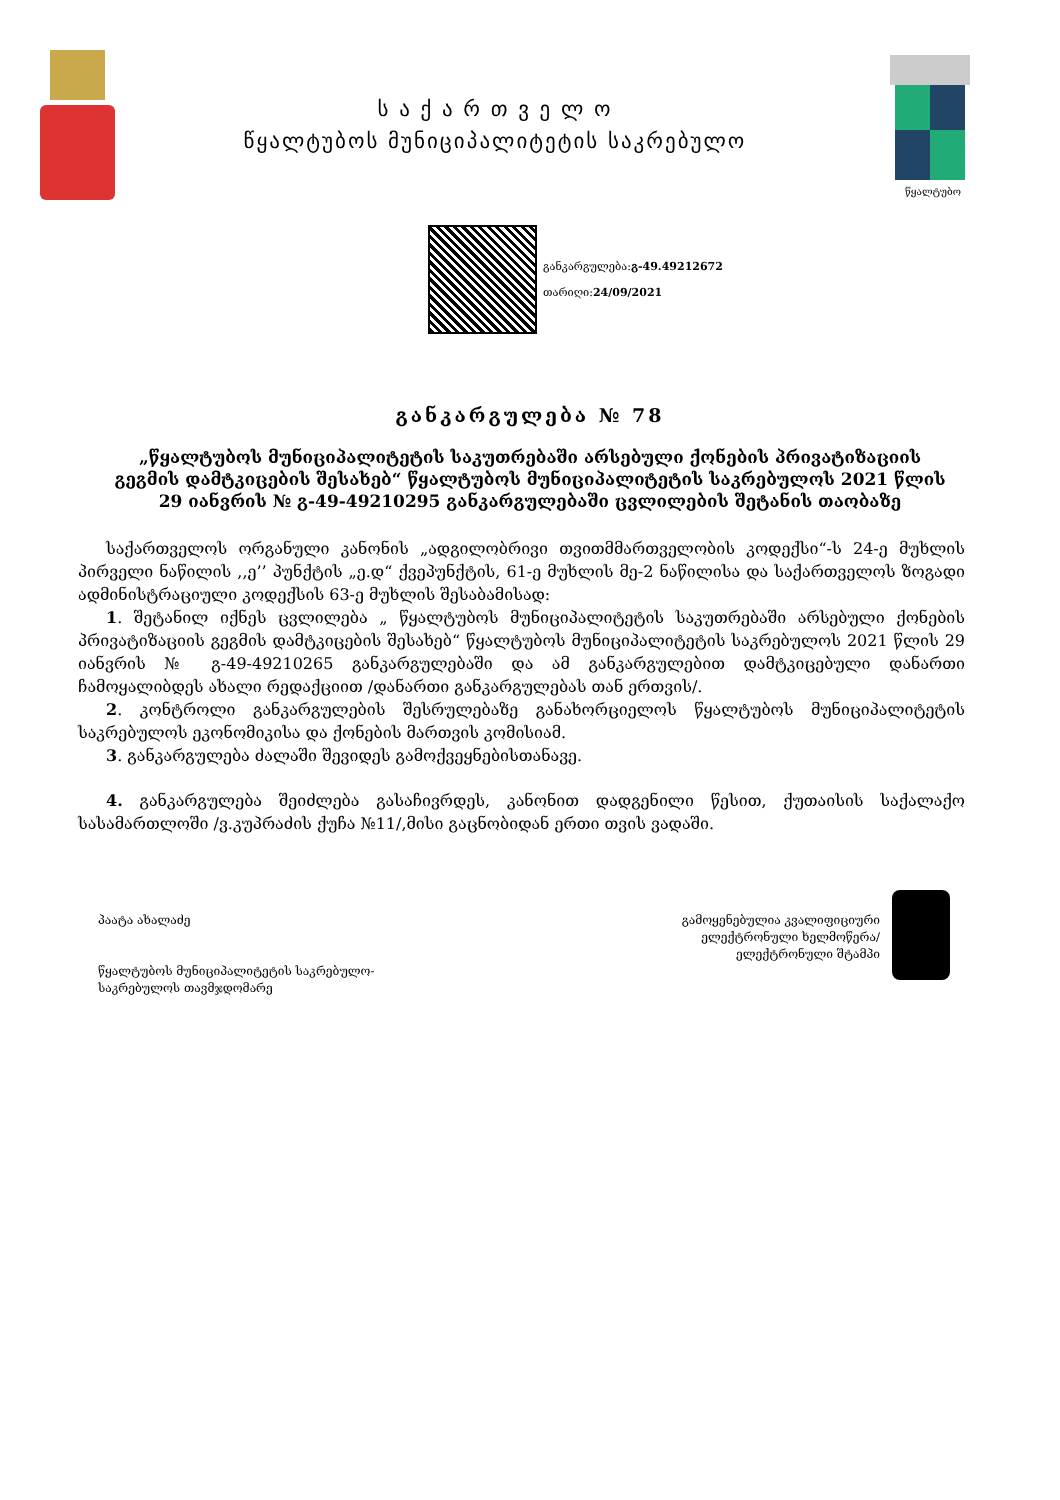ს ა ქ ა რ თ ვ ე ლ ო
წყალტუბოს მუნიციპალიტეტის საკრებულო
წყალტუბო
განკარგულება:გ-49.49212672
თარიღი:24/09/2021
განკარგულება № 78
„წყალტუბოს მუნიციპალიტეტის საკუთრებაში არსებული ქონების პრივატიზაციის გეგმის დამტკიცების შესახებ“ წყალტუბოს მუნიციპალიტეტის საკრებულოს 2021 წლის 29 იანვრის № გ-49-49210295 განკარგულებაში ცვლილების შეტანის თაობაზე
საქართველოს ორგანული კანონის „ადგილობრივი თვითმმართველობის კოდექსი“-ს 24-ე მუხლის პირველი ნაწილის ,,ე’’ პუნქტის „ე.დ“ ქვეპუნქტის, 61-ე მუხლის მე-2 ნაწილისა და საქართველოს ზოგადი ადმინისტრაციული კოდექსის 63-ე მუხლის შესაბამისად:
1. შეტანილ იქნეს ცვლილება „ წყალტუბოს მუნიციპალიტეტის საკუთრებაში არსებული ქონების პრივატიზაციის გეგმის დამტკიცების შესახებ“ წყალტუბოს მუნიციპალიტეტის საკრებულოს 2021 წლის 29 იანვრის № გ-49-49210265 განკარგულებაში და ამ განკარგულებით დამტკიცებული დანართი ჩამოყალიბდეს ახალი რედაქციით /დანართი განკარგულებას თან ერთვის/.
2. კონტროლი განკარგულების შესრულებაზე განახორციელოს წყალტუბოს მუნიციპალიტეტის საკრებულოს ეკონომიკისა და ქონების მართვის კომისიამ.
3. განკარგულება ძალაში შევიდეს გამოქვეყნებისთანავე.
4. განკარგულება შეიძლება გასაჩივრდეს, კანონით დადგენილი წესით, ქუთაისის საქალაქო სასამართლოში /ვ.კუპრაძის ქუჩა №11/,მისი გაცნობიდან ერთი თვის ვადაში.
პაატა ახალაძე
წყალტუბოს მუნიციპალიტეტის საკრებულო-
საკრებულოს თავმჯდომარე
გამოყენებულია კვალიფიციური
ელექტრონული ხელმოწერა/
ელექტრონული შტამპი